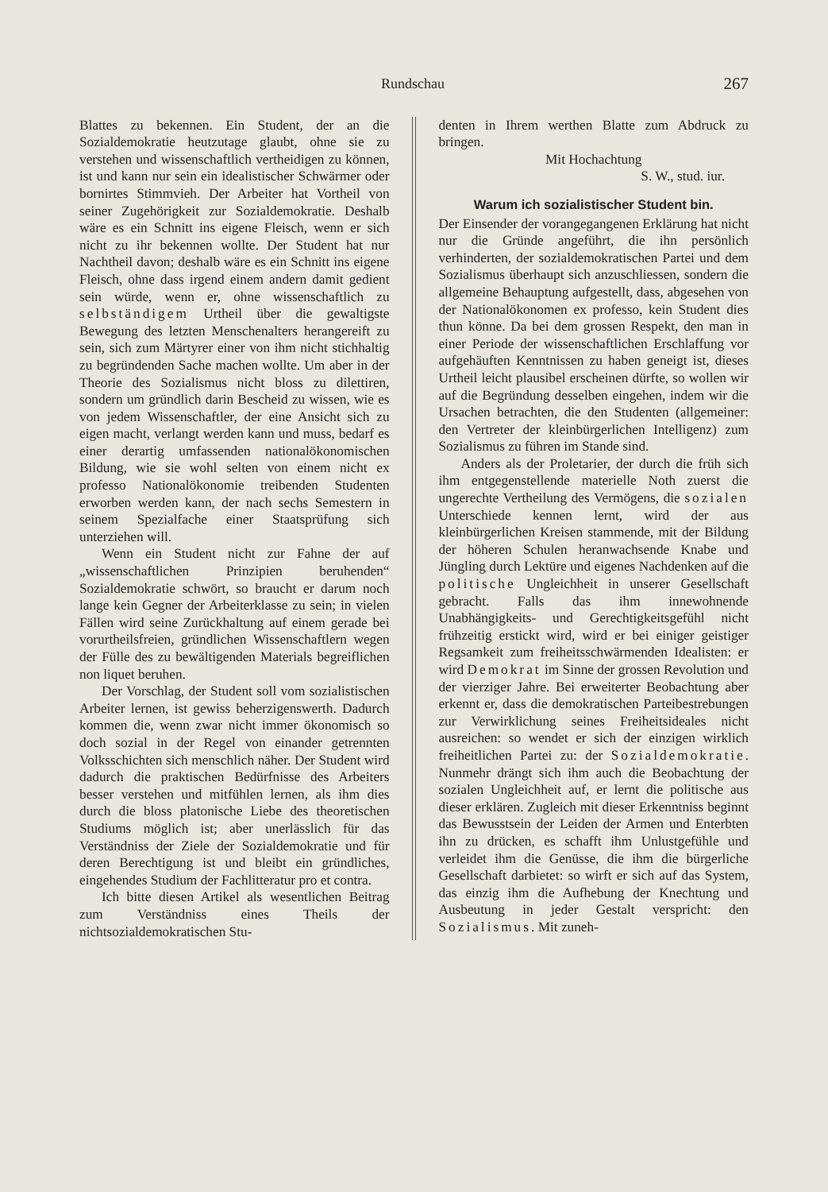Rundschau 267
Blattes zu bekennen. Ein Student, der an die Sozialdemokratie heutzutage glaubt, ohne sie zu verstehen und wissenschaftlich vertheidigen zu können, ist und kann nur sein ein idealistischer Schwärmer oder bornirtes Stimmvieh. Der Arbeiter hat Vortheil von seiner Zugehörigkeit zur Sozialdemokratie. Deshalb wäre es ein Schnitt ins eigene Fleisch, wenn er sich nicht zu ihr bekennen wollte. Der Student hat nur Nachtheil davon; deshalb wäre es ein Schnitt ins eigene Fleisch, ohne dass irgend einem andern damit gedient sein würde, wenn er, ohne wissenschaftlich zu selbständigem Urtheil über die gewaltigste Bewegung des letzten Menschenalters herangereift zu sein, sich zum Märtyrer einer von ihm nicht stichhaltig zu begründenden Sache machen wollte. Um aber in der Theorie des Sozialismus nicht bloss zu dilettiren, sondern um gründlich darin Bescheid zu wissen, wie es von jedem Wissenschaftler, der eine Ansicht sich zu eigen macht, verlangt werden kann und muss, bedarf es einer derartig umfassenden nationalökonomischen Bildung, wie sie wohl selten von einem nicht ex professo Nationalökonomie treibenden Studenten erworben werden kann, der nach sechs Semestern in seinem Spezialfache einer Staatsprüfung sich unterziehen will.
Wenn ein Student nicht zur Fahne der auf „wissenschaftlichen Prinzipien beruhenden“ Sozialdemokratie schwört, so braucht er darum noch lange kein Gegner der Arbeiterklasse zu sein; in vielen Fällen wird seine Zurückhaltung auf einem gerade bei vorurtheilsfreien, gründlichen Wissenschaftlern wegen der Fülle des zu bewältigenden Materials begreiflichen non liquet beruhen.
Der Vorschlag, der Student soll vom sozialistischen Arbeiter lernen, ist gewiss beherzigenswerth. Dadurch kommen die, wenn zwar nicht immer ökonomisch so doch sozial in der Regel von einander getrennten Volksschichten sich menschlich näher. Der Student wird dadurch die praktischen Bedürfnisse des Arbeiters besser verstehen und mitfühlen lernen, als ihm dies durch die bloss platonische Liebe des theoretischen Studiums möglich ist; aber unerlässlich für das Verständniss der Ziele der Sozialdemokratie und für deren Berechtigung ist und bleibt ein gründliches, eingehendes Studium der Fachlitteratur pro et contra.
Ich bitte diesen Artikel als wesentlichen Beitrag zum Verständniss eines Theils der nichtsozialdemokratischen Stu-
denten in Ihrem werthen Blatte zum Abdruck zu bringen.
Mit Hochachtung
S. W., stud. iur.
Warum ich sozialistischer Student bin.
Der Einsender der vorangegangenen Erklärung hat nicht nur die Gründe angeführt, die ihn persönlich verhinderten, der sozialdemokratischen Partei und dem Sozialismus überhaupt sich anzuschliessen, sondern die allgemeine Behauptung aufgestellt, dass, abgesehen von der Nationalökonomen ex professo, kein Student dies thun könne. Da bei dem grossen Respekt, den man in einer Periode der wissenschaftlichen Erschlaffung vor aufgehäuften Kenntnissen zu haben geneigt ist, dieses Urtheil leicht plausibel erscheinen dürfte, so wollen wir auf die Begründung desselben eingehen, indem wir die Ursachen betrachten, die den Studenten (allgemeiner: den Vertreter der kleinbürgerlichen Intelligenz) zum Sozialismus zu führen im Stande sind.
Anders als der Proletarier, der durch die früh sich ihm entgegenstellende materielle Noth zuerst die ungerechte Vertheilung des Vermögens, die sozialen Unterschiede kennen lernt, wird der aus kleinbürgerlichen Kreisen stammende, mit der Bildung der höheren Schulen heranwachsende Knabe und Jüngling durch Lektüre und eigenes Nachdenken auf die politische Ungleichheit in unserer Gesellschaft gebracht. Falls das ihm innewohnende Unabhängigkeits- und Gerechtigkeitsgefühl nicht frühzeitig erstickt wird, wird er bei einiger geistiger Regsamkeit zum freiheitsschwärmenden Idealisten: er wird Demokrat im Sinne der grossen Revolution und der vierziger Jahre. Bei erweiterter Beobachtung aber erkennt er, dass die demokratischen Parteibestrebungen zur Verwirklichung seines Freiheitsideales nicht ausreichen: so wendet er sich der einzigen wirklich freiheitlichen Partei zu: der Sozialdemokratie. Nunmehr drängt sich ihm auch die Beobachtung der sozialen Ungleichheit auf, er lernt die politische aus dieser erklären. Zugleich mit dieser Erkenntniss beginnt das Bewusstsein der Leiden der Armen und Enterbten ihn zu drücken, es schafft ihm Unlustgefühle und verleidet ihm die Genüsse, die ihm die bürgerliche Gesellschaft darbietet: so wirft er sich auf das System, das einzig ihm die Aufhebung der Knechtung und Ausbeutung in jeder Gestalt verspricht: den Sozialismus. Mit zuneh-